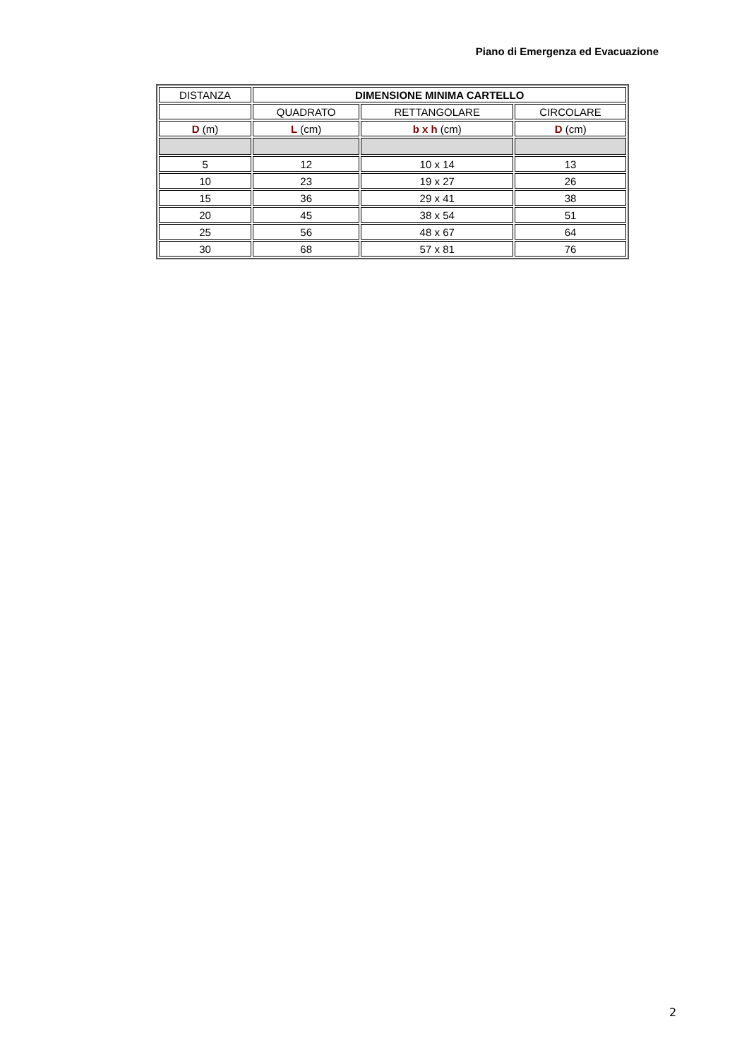Piano di Emergenza ed Evacuazione
| DISTANZA | DIMENSIONE MINIMA CARTELLO | | |
| | QUADRATO | RETTANGOLARE | CIRCOLARE |
| D (m) | L (cm) | b x h (cm) | D (cm) |
| 5 | 12 | 10 x 14 | 13 |
| 10 | 23 | 19 x 27 | 26 |
| 15 | 36 | 29 x 41 | 38 |
| 20 | 45 | 38 x 54 | 51 |
| 25 | 56 | 48 x 67 | 64 |
| 30 | 68 | 57 x 81 | 76 |
2